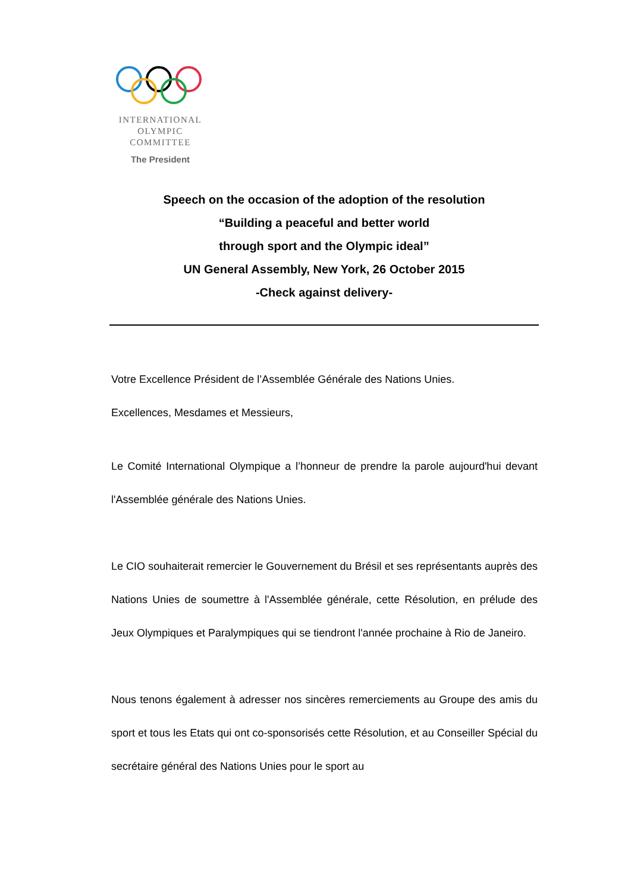INTERNATIONAL
OLYMPIC
COMMITTEE
The President
Speech on the occasion of the adoption of the resolution
“Building a peaceful and better world
through sport and the Olympic ideal”
UN General Assembly, New York, 26 October 2015
-Check against delivery-
Votre Excellence Président de l’Assemblée Générale des Nations Unies.
Excellences, Mesdames et Messieurs,
Le Comité International Olympique a l’honneur de prendre la parole aujourd'hui devant l'Assemblée générale des Nations Unies.
Le CIO souhaiterait remercier le Gouvernement du Brésil et ses représentants auprès des Nations Unies de soumettre à l'Assemblée générale, cette Résolution, en prélude des Jeux Olympiques et Paralympiques qui se tiendront l'année prochaine à Rio de Janeiro.
Nous tenons également à adresser nos sincères remerciements au Groupe des amis du sport et tous les Etats qui ont co-sponsorisés cette Résolution, et au Conseiller Spécial du secrétaire général des Nations Unies pour le sport au